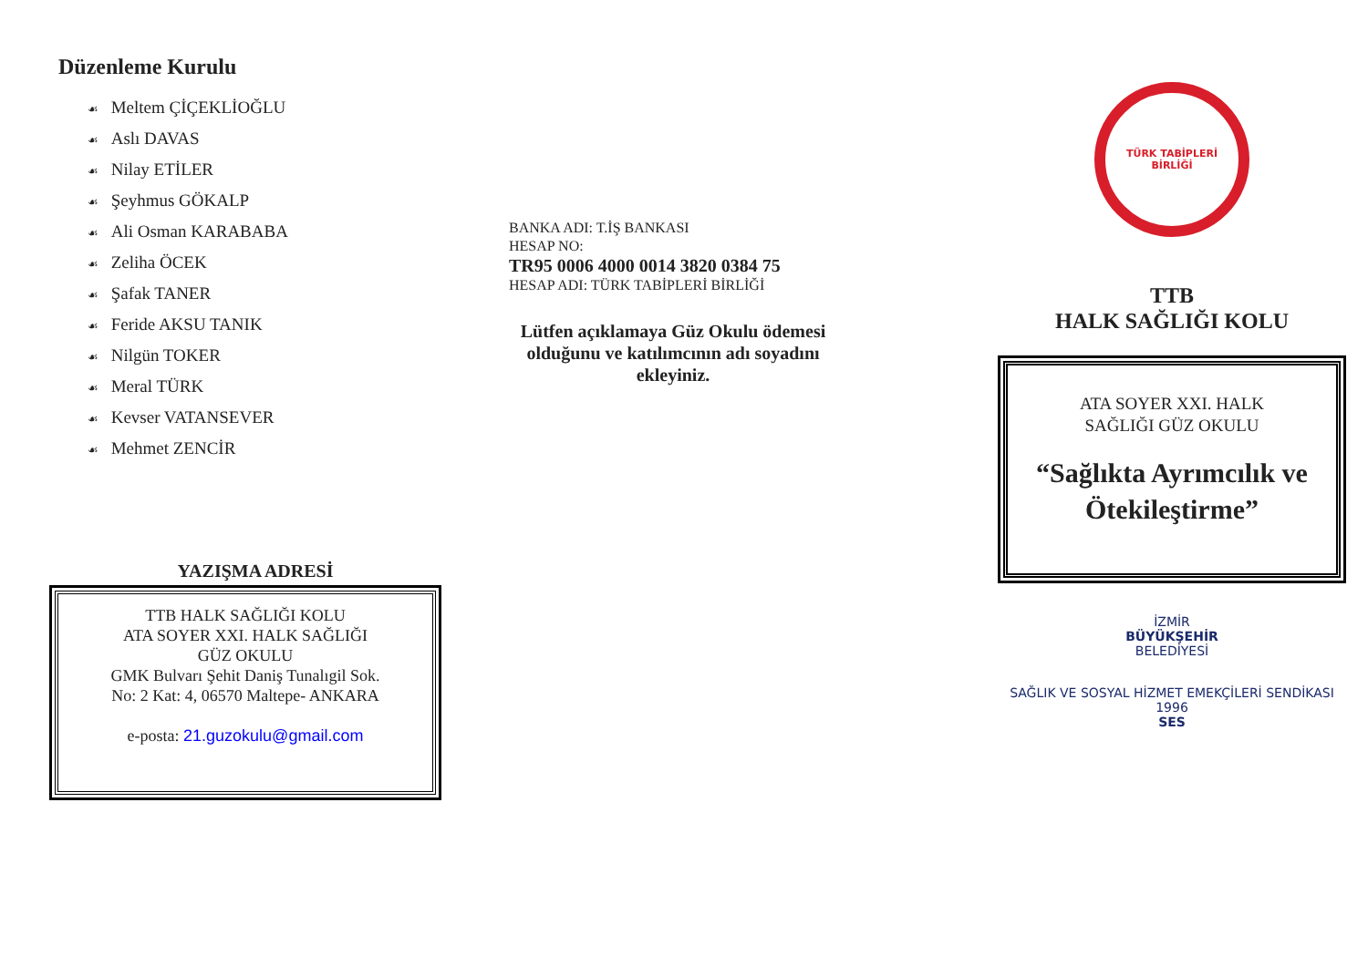Düzenleme Kurulu
☙ Meltem ÇİÇEKLİOĞLU
☙ Aslı DAVAS
☙ Nilay ETİLER
☙ Şeyhmus GÖKALP
☙ Ali Osman KARABABA
☙ Zeliha ÖCEK
☙ Şafak TANER
☙ Feride AKSU TANIK
☙ Nilgün TOKER
☙ Meral TÜRK
☙ Kevser VATANSEVER
☙ Mehmet ZENCİR
YAZIŞMA ADRESİ
TTB HALK SAĞLIĞI KOLU
ATA SOYER XXI. HALK SAĞLIĞI
GÜZ OKULU
GMK Bulvarı Şehit Daniş Tunalıgil Sok.
No: 2 Kat: 4, 06570 Maltepe- ANKARA
e-posta: 21.guzokulu@gmail.com
BANKA ADI: T.İŞ BANKASI
HESAP NO:
TR95 0006 4000 0014 3820 0384 75
HESAP ADI: TÜRK TABİPLERİ BİRLİĞİ
Lütfen açıklamaya Güz Okulu ödemesi olduğunu ve katılımcının adı soyadını ekleyiniz.
TÜRK TABİPLERİ BİRLİĞİ
TTB
HALK SAĞLIĞI KOLU
ATA SOYER XXI. HALK
SAĞLIĞI GÜZ OKULU
“Sağlıkta Ayrımcılık ve Ötekileştirme”
İZMİR
BÜYÜKŞEHİR
BELEDİYESİ
SAĞLIK VE SOSYAL HİZMET EMEKÇİLERİ SENDİKASI
1996
SES